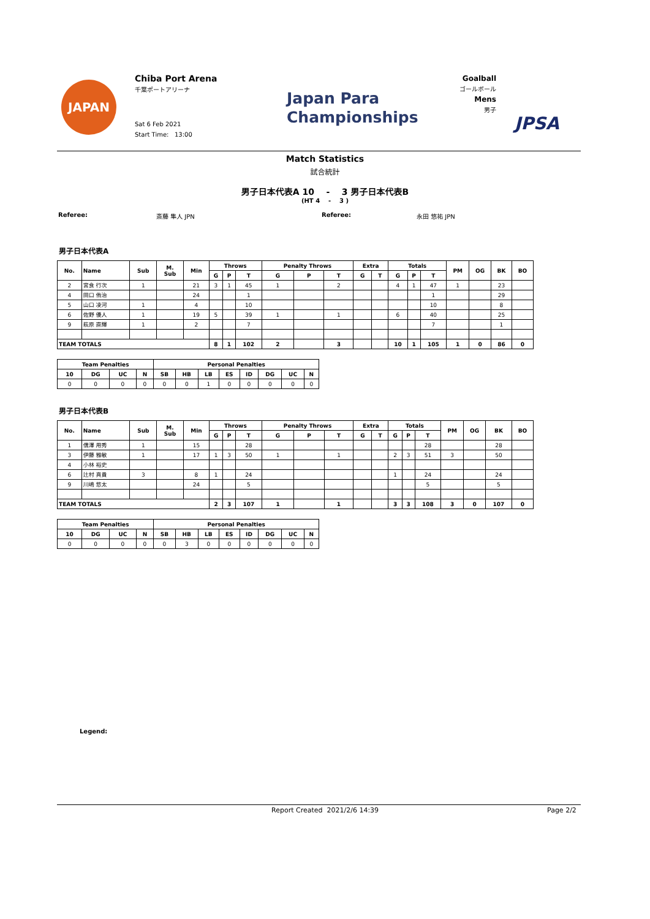JAPAN
Chiba Port Arena
千葉ポートアリーナ
Sat 6 Feb 2021
Start Time: 13:00
Japan Para
Championships
Goalball
ゴールボール
Mens
男子
JPSA
Match Statistics
試合統計
男子日本代表A 10 - 3 男子日本代表B
(HT 4 - 3 )
Referee: 斎藤 隼人 JPN Referee: 永田 悠祐 JPN
男子日本代表A
| No. | Name | Sub | M. Sub | Min | Throws | | | Penalty Throws | | | Extra | | Totals | | | PM | OG | BK | BO |
| --- | --- | --- | --- | --- | --- | --- | --- | --- | --- | --- | --- | --- | --- | --- | --- | --- | --- | --- | --- |
| | | | | | G | P | T | G | P | T | G | T | G | P | T | | | | |
| 2 | 宮食 行次 | 1 | | 21 | 3 | 1 | 45 | 1 | | 2 | | | 4 | 1 | 47 | 1 | | 23 | |
| 4 | 田口 侑治 | | | 24 | | | 1 | | | | | | | | 1 | | | 29 | |
| 5 | 山口 凌河 | 1 | | 4 | | | 10 | | | | | | | | 10 | | | 8 | |
| 6 | 佐野 優人 | 1 | | 19 | 5 | | 39 | 1 | | 1 | | | 6 | | 40 | | | 25 | |
| 9 | 萩原 直輝 | 1 | | 2 | | | 7 | | | | | | | | 7 | | | 1 | |
| TEAM TOTALS | | | | | 8 | 1 | 102 | 2 | | 3 | | | 10 | 1 | 105 | 1 | 0 | 86 | 0 |
| Team Penalties | | | | Personal Penalties | | | | | | | |
| --- | --- | --- | --- | --- | --- | --- | --- | --- | --- | --- | --- |
| 10 | DG | UC | N | SB | HB | LB | ES | ID | DG | UC | N |
| 0 | 0 | 0 | 0 | 0 | 0 | 1 | 0 | 0 | 0 | 0 | 0 |
男子日本代表B
| No. | Name | Sub | M. Sub | Min | Throws | | | Penalty Throws | | | Extra | | Totals | | | PM | OG | BK | BO |
| --- | --- | --- | --- | --- | --- | --- | --- | --- | --- | --- | --- | --- | --- | --- | --- | --- | --- | --- | --- |
| | | | | | G | P | T | G | P | T | G | T | G | P | T | | | | |
| 1 | 信澤 用秀 | 1 | | 15 | | | 28 | | | | | | | | 28 | | | 28 | |
| 3 | 伊藤 雅敏 | 1 | | 17 | 1 | 3 | 50 | 1 | | 1 | | | 2 | 3 | 51 | 3 | | 50 | |
| 4 | 小林 裕史 | | | | | | | | | | | | | | | | | | |
| 6 | 辻村 真貴 | 3 | | 8 | 1 | | 24 | | | | | | 1 | | 24 | | | 24 | |
| 9 | 川嶋 悠太 | | | 24 | | | 5 | | | | | | | | 5 | | | 5 | |
| TEAM TOTALS | | | | | 2 | 3 | 107 | 1 | | 1 | | | 3 | 3 | 108 | 3 | 0 | 107 | 0 |
| Team Penalties | | | | Personal Penalties | | | | | | | |
| --- | --- | --- | --- | --- | --- | --- | --- | --- | --- | --- | --- |
| 10 | DG | UC | N | SB | HB | LB | ES | ID | DG | UC | N |
| 0 | 0 | 0 | 0 | 0 | 3 | 0 | 0 | 0 | 0 | 0 | 0 |
Legend:
Report Created 2021/2/6 14:39 Page 2/2